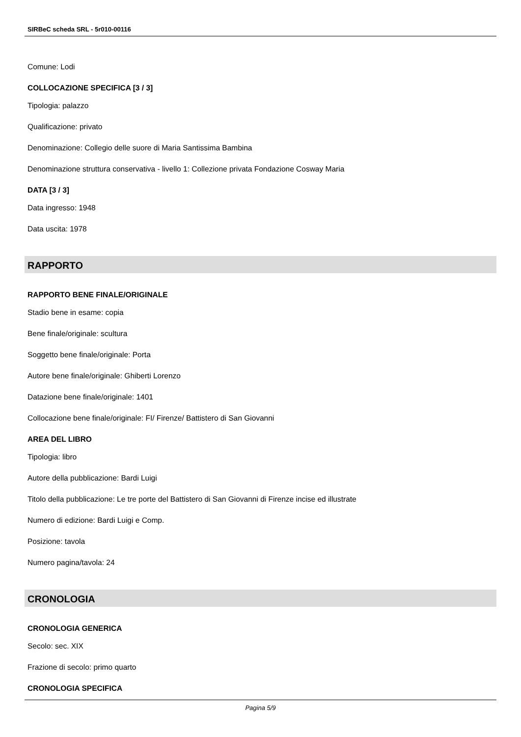SIRBeC scheda SRL - 5r010-00116
Comune: Lodi
COLLOCAZIONE SPECIFICA [3 / 3]
Tipologia: palazzo
Qualificazione: privato
Denominazione: Collegio delle suore di Maria Santissima Bambina
Denominazione struttura conservativa - livello 1: Collezione privata Fondazione Cosway Maria
DATA [3 / 3]
Data ingresso: 1948
Data uscita: 1978
RAPPORTO
RAPPORTO BENE FINALE/ORIGINALE
Stadio bene in esame: copia
Bene finale/originale: scultura
Soggetto bene finale/originale: Porta
Autore bene finale/originale: Ghiberti Lorenzo
Datazione bene finale/originale: 1401
Collocazione bene finale/originale: FI/ Firenze/ Battistero di San Giovanni
AREA DEL LIBRO
Tipologia: libro
Autore della pubblicazione: Bardi Luigi
Titolo della pubblicazione: Le tre porte del Battistero di San Giovanni di Firenze incise ed illustrate
Numero di edizione: Bardi Luigi e Comp.
Posizione: tavola
Numero pagina/tavola: 24
CRONOLOGIA
CRONOLOGIA GENERICA
Secolo: sec. XIX
Frazione di secolo: primo quarto
CRONOLOGIA SPECIFICA
Pagina 5/9